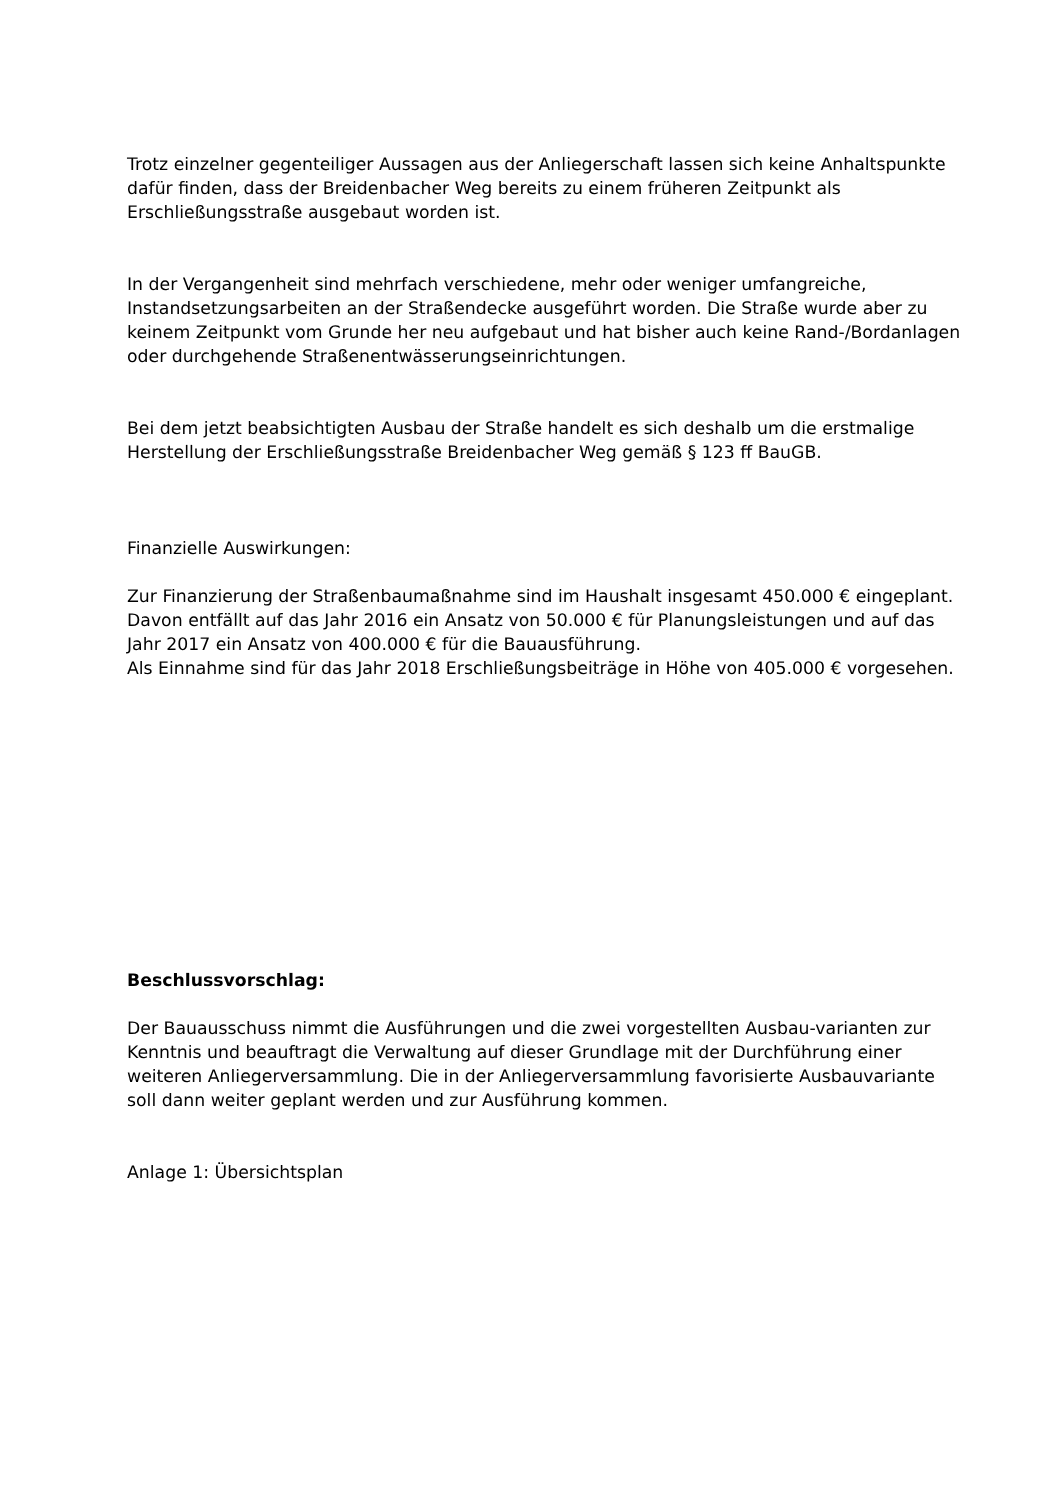Trotz einzelner gegenteiliger Aussagen aus der Anliegerschaft lassen sich keine Anhaltspunkte dafür finden, dass der Breidenbacher Weg bereits zu einem früheren Zeitpunkt als Erschließungsstraße ausgebaut worden ist.
In der Vergangenheit sind mehrfach verschiedene, mehr oder weniger umfangreiche, Instandsetzungsarbeiten an der Straßendecke ausgeführt worden. Die Straße wurde aber zu keinem Zeitpunkt vom Grunde her neu aufgebaut und hat bisher auch keine Rand-/Bordanlagen oder durchgehende Straßenentwässerungseinrichtungen.
Bei dem jetzt beabsichtigten Ausbau der Straße handelt es sich deshalb um die erstmalige Herstellung der Erschließungsstraße Breidenbacher Weg gemäß § 123 ff BauGB.
Finanzielle Auswirkungen:
Zur Finanzierung der Straßenbaumaßnahme sind im Haushalt insgesamt 450.000 € eingeplant. Davon entfällt auf das Jahr 2016 ein Ansatz von 50.000 € für Planungsleistungen und auf das Jahr 2017 ein Ansatz von 400.000 € für die Bauausführung.
Als Einnahme sind für das Jahr 2018 Erschließungsbeiträge in Höhe von 405.000 € vorgesehen.
Beschlussvorschlag:
Der Bauausschuss nimmt die Ausführungen und die zwei vorgestellten Ausbau-varianten zur Kenntnis und beauftragt die Verwaltung auf dieser Grundlage mit der Durchführung einer weiteren Anliegerversammlung. Die in der Anliegerversammlung favorisierte Ausbauvariante soll dann weiter geplant werden und zur Ausführung kommen.
Anlage 1: Übersichtsplan